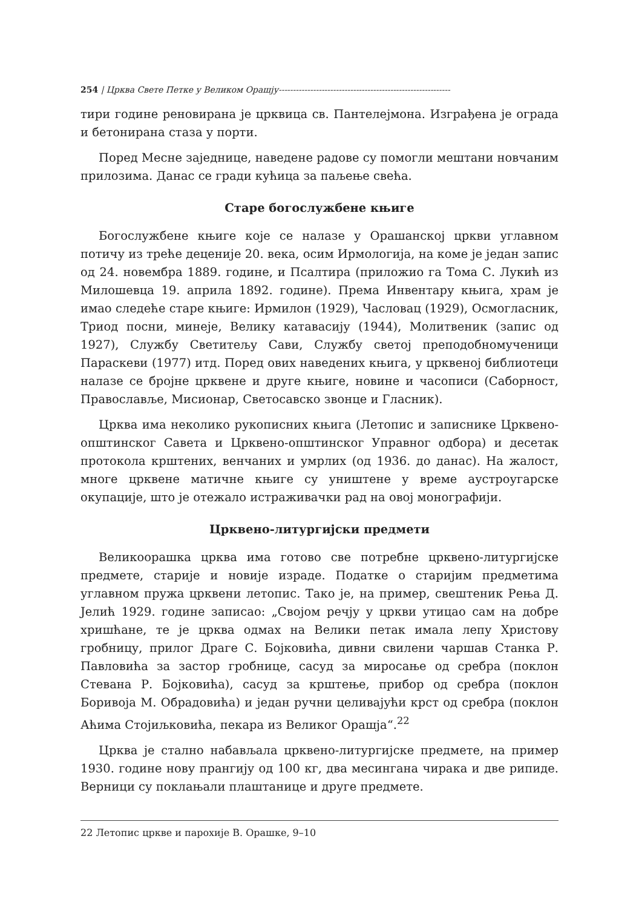254 | Црква Свете Петке у Великом Орашју------------------------------------------------------------
тири године реновирана је црквица св. Пантелејмона. Изграђена је ограда и бетонирана стаза у порти.
Поред Месне заједнице, наведене радове су помогли мештани новчаним прилозима. Данас се гради кућица за паљење свећа.
Старе богослужбене књиге
Богослужбене књиге које се налазе у Орашанској цркви углавном потичу из треће деценије 20. века, осим Ирмологија, на коме је један запис од 24. новембра 1889. године, и Псалтира (приложио га Тома С. Лукић из Милошевца 19. априла 1892. године). Према Инвентару књига, храм је имао следеће старе књиге: Ирмилон (1929), Часловац (1929), Осмогласник, Триод посни, минеје, Велику катавасију (1944), Молитвеник (запис од 1927), Службу Светитељу Сави, Службу светој преподобномученици Параскеви (1977) итд. Поред ових наведених књига, у црквеној библиотеци налазе се бројне црквене и друге књиге, новине и часописи (Саборност, Православље, Мисионар, Светосавско звонце и Гласник).
Црква има неколико рукописних књига (Летопис и записнике Црквено-општинског Савета и Црквено-општинског Управног одбора) и десетак протокола крштених, венчаних и умрлих (од 1936. до данас). На жалост, многе црквене матичне књиге су уништене у време аустроугарске окупације, што је отежало истраживачки рад на овој монографији.
Црквено-литургијски предмети
Великоорашка црква има готово све потребне црквено-литургијске предмете, старије и новије израде. Податке о старијим предметима углавном пружа црквени летопис. Тако је, на пример, свештеник Рења Д. Јелић 1929. године записао: „Својом речју у цркви утицао сам на добре хришћане, те је црква одмах на Велики петак имала лепу Христову гробницу, прилог Драге С. Бојковића, дивни свилени чаршав Станка Р. Павловића за застор гробнице, сасуд за миросање од сребра (поклон Стевана Р. Бојковића), сасуд за крштење, прибор од сребра (поклон Боривоја М. Обрадовића) и један ручни целивајући крст од сребра (поклон Аћима Стојиљковића, пекара из Великог Орашја“.<sup>22</sup>
Црква је стално набављала црквено-литургијске предмете, на пример 1930. године нову прангију од 100 кг, два месингана чирака и две рипиде. Верници су поклањали плаштанице и друге предмете.
22 Летопис цркве и парохије В. Орашке, 9–10